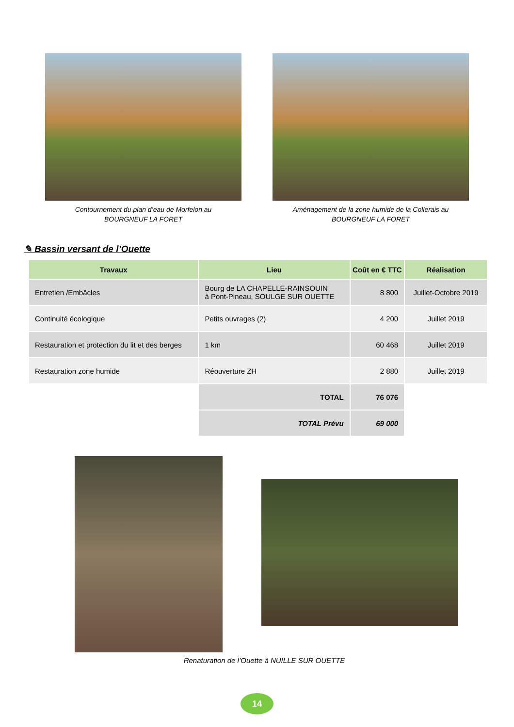Contournement du plan d’eau de Morfelon au
BOURGNEUF LA FORET
Aménagement de la zone humide de la Collerais au
BOURGNEUF LA FORET
✎ Bassin versant de l’Ouette
| Travaux | Lieu | Coût en € TTC | Réalisation |
| --- | --- | --- | --- |
| Entretien /Embâcles | Bourg de LA CHAPELLE-RAINSOUIN à Pont-Pineau, SOULGE SUR OUETTE | 8 800 | Juillet-Octobre 2019 |
| Continuité écologique | Petits ouvrages (2) | 4 200 | Juillet 2019 |
| Restauration et protection du lit et des berges | 1 km | 60 468 | Juillet 2019 |
| Restauration zone humide | Réouverture ZH | 2 880 | Juillet 2019 |
| | TOTAL | 76 076 | |
| | TOTAL Prévu | 69 000 | |
Renaturation de l’Ouette à NUILLE SUR OUETTE
14